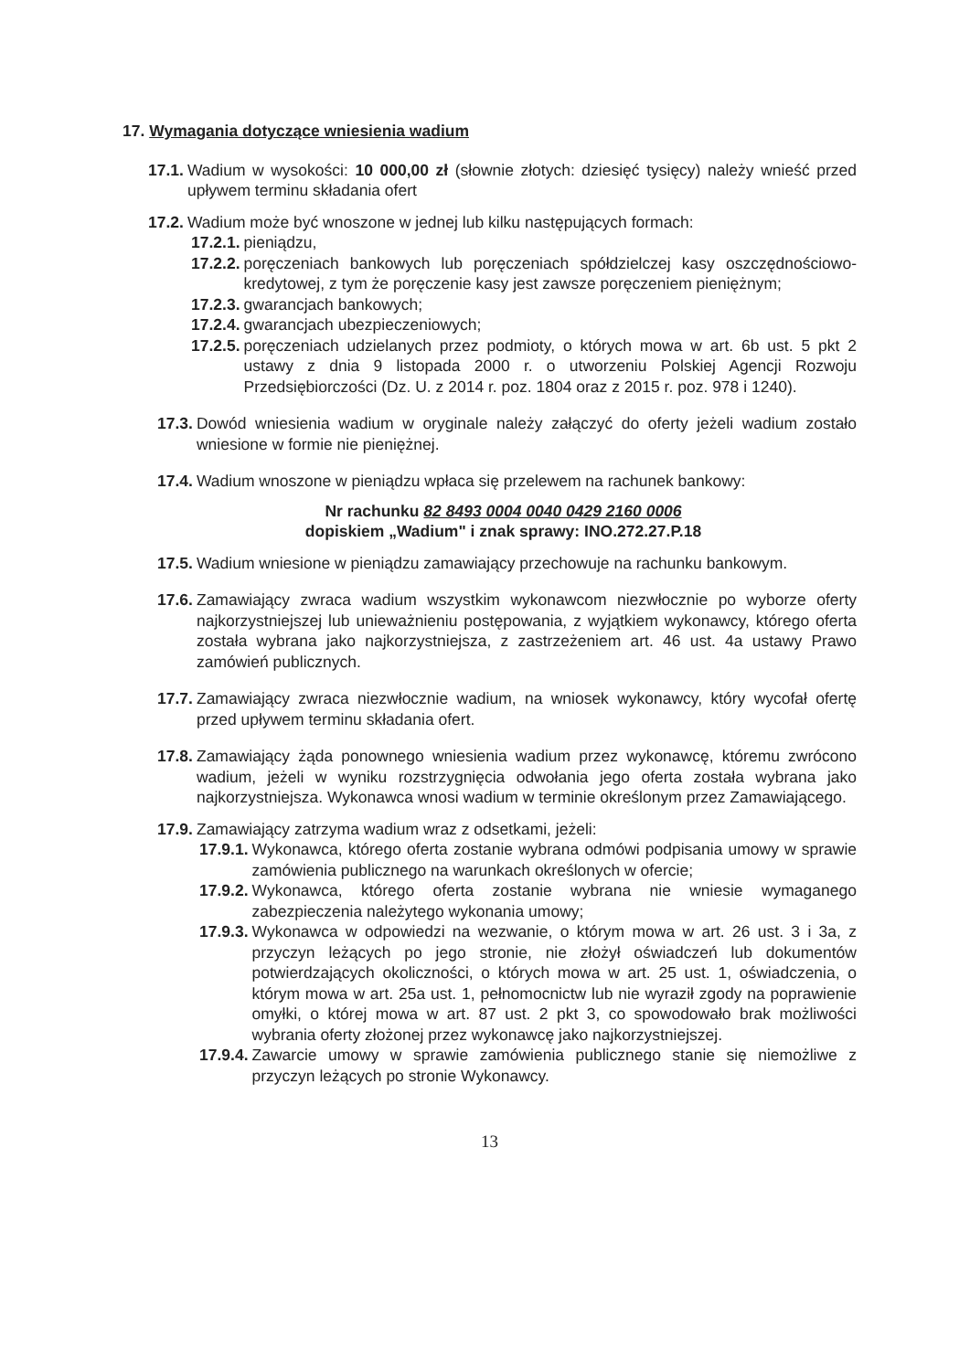17. Wymagania dotyczące wniesienia wadium
17.1. Wadium w wysokości: 10 000,00 zł (słownie złotych: dziesięć tysięcy) należy wnieść przed upływem terminu składania ofert
17.2. Wadium może być wnoszone w jednej lub kilku następujących formach:
17.2.1. pieniądzu,
17.2.2. poręczeniach bankowych lub poręczeniach spółdzielczej kasy oszczędnościowo- kredytowej, z tym że poręczenie kasy jest zawsze poręczeniem pieniężnym;
17.2.3. gwarancjach bankowych;
17.2.4. gwarancjach ubezpieczeniowych;
17.2.5. poręczeniach udzielanych przez podmioty, o których mowa w art. 6b ust. 5 pkt 2 ustawy z dnia 9 listopada 2000 r. o utworzeniu Polskiej Agencji Rozwoju Przedsiębiorczości (Dz. U. z 2014 r. poz. 1804 oraz z 2015 r. poz. 978 i 1240).
17.3. Dowód wniesienia wadium w oryginale należy załączyć do oferty jeżeli wadium zostało wniesione w formie nie pieniężnej.
17.4. Wadium wnoszone w pieniądzu wpłaca się przelewem na rachunek bankowy:
Nr rachunku 82 8493 0004 0040 0429 2160 0006
dopiskiem „Wadium" i znak sprawy: INO.272.27.P.18
17.5. Wadium wniesione w pieniądzu zamawiający przechowuje na rachunku bankowym.
17.6. Zamawiający zwraca wadium wszystkim wykonawcom niezwłocznie po wyborze oferty najkorzystniejszej lub unieważnieniu postępowania, z wyjątkiem wykonawcy, którego oferta została wybrana jako najkorzystniejsza, z zastrzeżeniem art. 46 ust. 4a ustawy Prawo zamówień publicznych.
17.7. Zamawiający zwraca niezwłocznie wadium, na wniosek wykonawcy, który wycofał ofertę przed upływem terminu składania ofert.
17.8. Zamawiający żąda ponownego wniesienia wadium przez wykonawcę, któremu zwrócono wadium, jeżeli w wyniku rozstrzygnięcia odwołania jego oferta została wybrana jako najkorzystniejsza. Wykonawca wnosi wadium w terminie określonym przez Zamawiającego.
17.9. Zamawiający zatrzyma wadium wraz z odsetkami, jeżeli:
17.9.1. Wykonawca, którego oferta zostanie wybrana odmówi podpisania umowy w sprawie zamówienia publicznego na warunkach określonych w ofercie;
17.9.2. Wykonawca, którego oferta zostanie wybrana nie wniesie wymaganego zabezpieczenia należytego wykonania umowy;
17.9.3. Wykonawca w odpowiedzi na wezwanie, o którym mowa w art. 26 ust. 3 i 3a, z przyczyn leżących po jego stronie, nie złożył oświadczeń lub dokumentów potwierdzających okoliczności, o których mowa w art. 25 ust. 1, oświadczenia, o którym mowa w art. 25a ust. 1, pełnomocnictw lub nie wyraził zgody na poprawienie omyłki, o której mowa w art. 87 ust. 2 pkt 3, co spowodowało brak możliwości wybrania oferty złożonej przez wykonawcę jako najkorzystniejszej.
17.9.4. Zawarcie umowy w sprawie zamówienia publicznego stanie się niemożliwe z przyczyn leżących po stronie Wykonawcy.
13